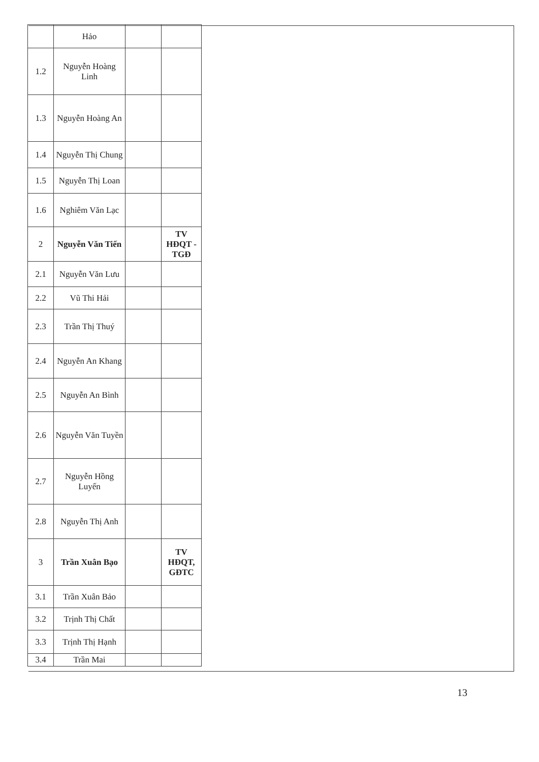| | Hảo | | |
| 1.2 | Nguyễn Hoàng Linh | | |
| 1.3 | Nguyễn Hoàng An | | |
| 1.4 | Nguyễn Thị Chung | | |
| 1.5 | Nguyễn Thị Loan | | |
| 1.6 | Nghiêm Văn Lạc | | |
| 2 | Nguyễn Văn Tiến | | TV HĐQT - TGĐ |
| 2.1 | Nguyễn Văn Lưu | | |
| 2.2 | Vũ Thi Hải | | |
| 2.3 | Trần Thị Thuý | | |
| 2.4 | Nguyễn An Khang | | |
| 2.5 | Nguyễn An Bình | | |
| 2.6 | Nguyễn Văn Tuyền | | |
| 2.7 | Nguyễn Hồng Luyến | | |
| 2.8 | Nguyễn Thị Anh | | |
| 3 | Trần Xuân Bạo | | TV HĐQT, GĐTC |
| 3.1 | Trần Xuân Bảo | | |
| 3.2 | Trịnh Thị Chất | | |
| 3.3 | Trịnh Thị Hạnh | | |
| 3.4 | Trần Mai | | |
13